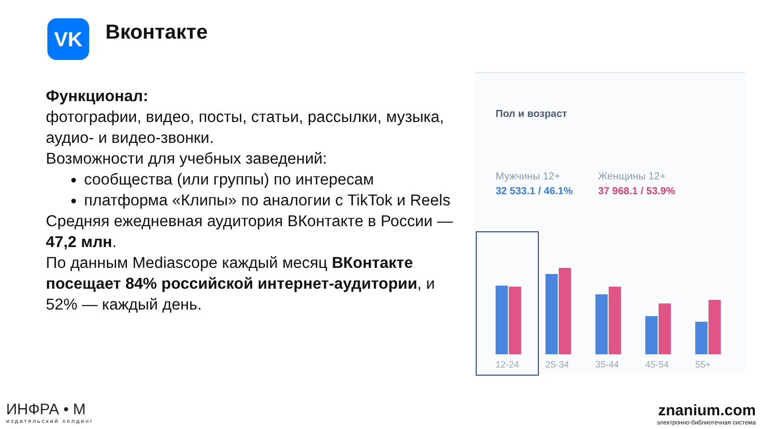VK Вконтакте
Функционал:
фотографии, видео, посты, статьи, рассылки, музыка, аудио- и видео-звонки.
Возможности для учебных заведений:
сообщества (или группы) по интересам
платформа «Клипы» по аналогии с TikTok и Reels
Средняя ежедневная аудитория ВКонтакте в России — 47,2 млн.
По данным Mediascope каждый месяц ВКонтакте посещает 84% российской интернет-аудитории, и 52% — каждый день.
Пол и возраст
Мужчины 12+
32 533.1 / 46.1%
Женщины 12+
37 968.1 / 53.9%
12-24 25-34 35-44 45-54 55+
ИНФРА • М
издательский холдинг
znanium.com
электронно-библиотечная система